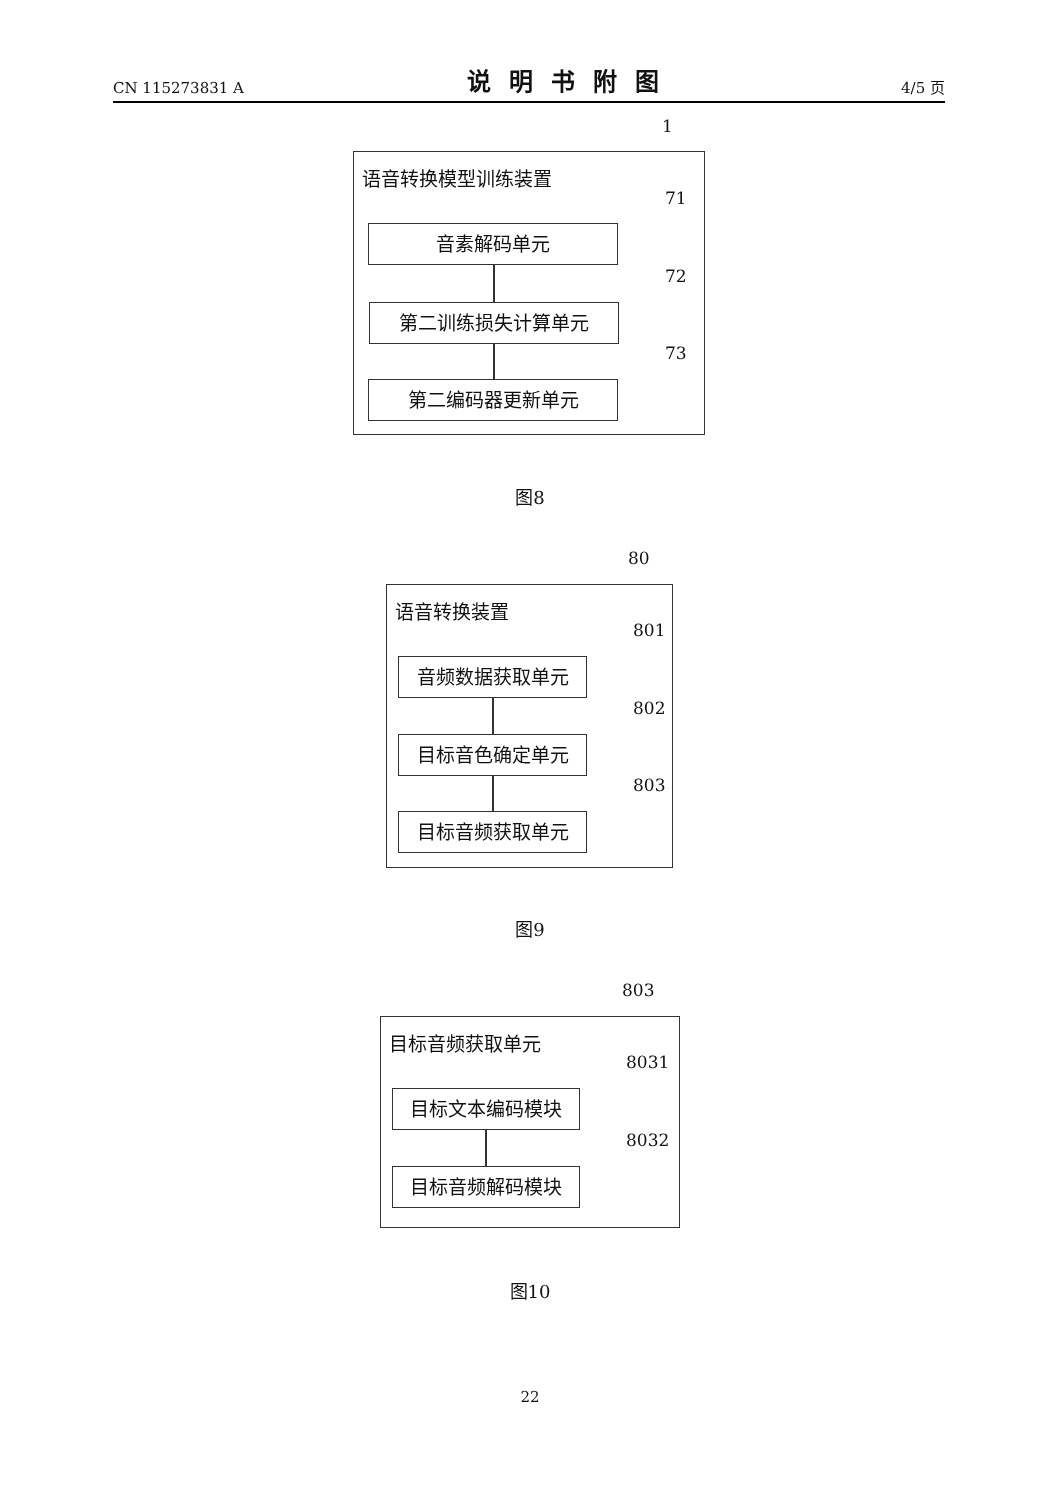CN 115273831 A 说明书附图 4/5 页
1
语音转换模型训练装置
音素解码单元
第二训练损失计算单元
第二编码器更新单元
71
72
73
图8
80
语音转换装置
音频数据获取单元
目标音色确定单元
目标音频获取单元
801
802
803
图9
803
目标音频获取单元
目标文本编码模块
目标音频解码模块
8031
8032
图10
22